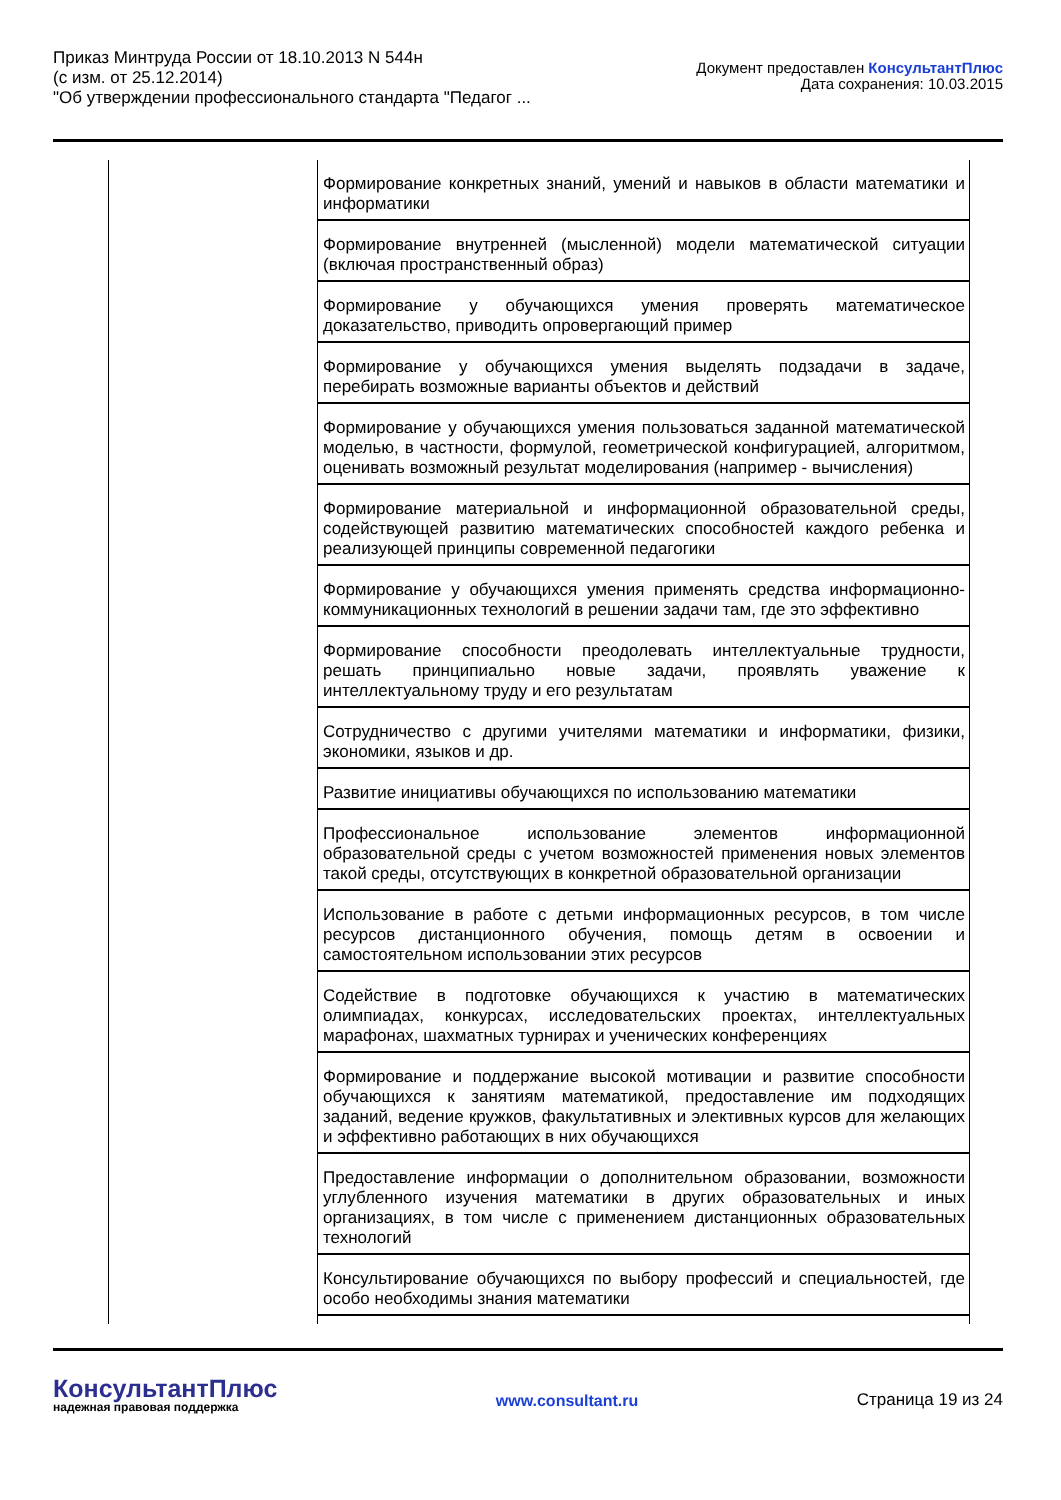Приказ Минтруда России от 18.10.2013 N 544н
(с изм. от 25.12.2014)
"Об утверждении профессионального стандарта "Педагог ...
Документ предоставлен КонсультантПлюс
Дата сохранения: 10.03.2015
| | Формирование конкретных знаний, умений и навыков в области математики и информатики |
| | Формирование внутренней (мысленной) модели математической ситуации (включая пространственный образ) |
| | Формирование у обучающихся умения проверять математическое доказательство, приводить опровергающий пример |
| | Формирование у обучающихся умения выделять подзадачи в задаче, перебирать возможные варианты объектов и действий |
| | Формирование у обучающихся умения пользоваться заданной математической моделью, в частности, формулой, геометрической конфигурацией, алгоритмом, оценивать возможный результат моделирования (например - вычисления) |
| | Формирование материальной и информационной образовательной среды, содействующей развитию математических способностей каждого ребенка и реализующей принципы современной педагогики |
| | Формирование у обучающихся умения применять средства информационно-коммуникационных технологий в решении задачи там, где это эффективно |
| | Формирование способности преодолевать интеллектуальные трудности, решать принципиально новые задачи, проявлять уважение к интеллектуальному труду и его результатам |
| | Сотрудничество с другими учителями математики и информатики, физики, экономики, языков и др. |
| | Развитие инициативы обучающихся по использованию математики |
| | Профессиональное использование элементов информационной образовательной среды с учетом возможностей применения новых элементов такой среды, отсутствующих в конкретной образовательной организации |
| | Использование в работе с детьми информационных ресурсов, в том числе ресурсов дистанционного обучения, помощь детям в освоении и самостоятельном использовании этих ресурсов |
| | Содействие в подготовке обучающихся к участию в математических олимпиадах, конкурсах, исследовательских проектах, интеллектуальных марафонах, шахматных турнирах и ученических конференциях |
| | Формирование и поддержание высокой мотивации и развитие способности обучающихся к занятиям математикой, предоставление им подходящих заданий, ведение кружков, факультативных и элективных курсов для желающих и эффективно работающих в них обучающихся |
| | Предоставление информации о дополнительном образовании, возможности углубленного изучения математики в других образовательных и иных организациях, в том числе с применением дистанционных образовательных технологий |
| | Консультирование обучающихся по выбору профессий и специальностей, где особо необходимы знания математики |
КонсультантПлюс
надежная правовая поддержка
www.consultant.ru Страница 19 из 24